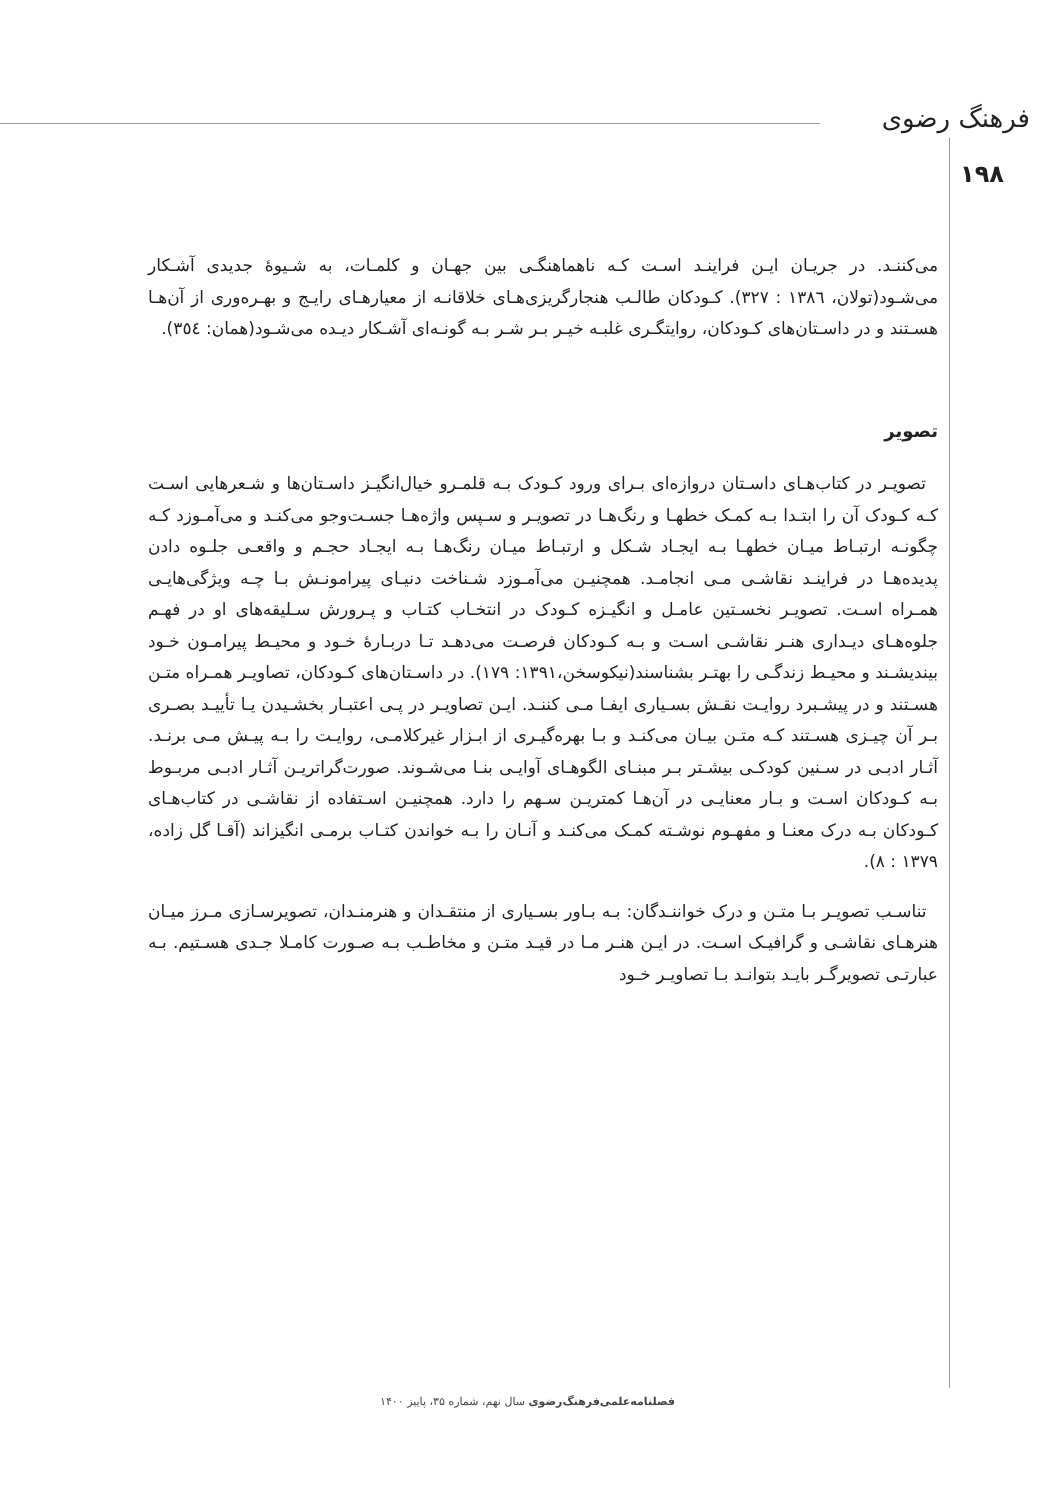فرهنگ رضوی
۱۹۸
می‌کننـد. در جریـان ایـن فراینـد اسـت کـه ناهماهنگـی بین جهـان و کلمـات، به شـیوۀ جدیدی آشـکار می‌شـود(تولان، ۱۳۸٦ : ۳۲۷). کـودکان طالـب هنجارگریزی‌هـای خلاقانـه از معیارهـای رایـج و بهـره‌وری از آن‌هـا هسـتند و در داسـتان‌های کـودکان، روایتگـری غلبـه خیـر بـر شـر بـه گونـه‌ای آشـکار دیـده می‌شـود(همان: ۳٥٤).
تصویر
تصویـر در کتاب‌هـای داسـتان دروازه‌ای بـرای ورود کـودک بـه قلمـرو خیال‌انگیـز داسـتان‌ها و شـعرهایی اسـت کـه کـودک آن را ابتـدا بـه کمـک خطهـا و رنگ‌هـا در تصویـر و سـپس واژه‌هـا جسـت‌وجو می‌کنـد و می‌آمـوزد کـه چگونـه ارتبـاط میـان خطهـا بـه ایجـاد شـکل و ارتبـاط میـان رنگ‌هـا بـه ایجـاد حجـم و واقعـی جلـوه دادن پدیده‌هـا در فراینـد نقاشـی مـی انجامـد. همچنیـن می‌آمـوزد شـناخت دنیـای پیرامونـش بـا چـه ویژگی‌هایـی همـراه اسـت. تصویـر نخسـتین عامـل و انگیـزه کـودک در انتخـاب کتـاب و پـرورش سـلیقه‌های او در فهـم جلوه‌هـای دیـداری هنـر نقاشـی اسـت و بـه کـودکان فرصـت می‌دهـد تـا دربـارۀ خـود و محیـط پیرامـون خـود بیندیشـند و محیـط زندگـی را بهتـر بشناسند(نیکوسخن،۱۳۹۱: ۱۷۹). در داسـتان‌های کـودکان، تصاویـر همـراه متـن هسـتند و در پیشـبرد روایـت نقـش بسـیاری ایفـا مـی کننـد. ایـن تصاویـر در پـی اعتبـار بخشـیدن یـا تأییـد بصـری بـر آن چیـزی هسـتند کـه متـن بیـان می‌کنـد و بـا بهره‌گیـری از ابـزار غیرکلامـی، روایـت را بـه پیـش مـی برنـد. آثـار ادبـی در سـنین کودکـی بیشـتر بـر مبنـای الگوهـای آوایـی بنـا می‌شـوند. صورت‌گراتریـن آثـار ادبـی مربـوط بـه کـودکان اسـت و بـار معنایـی در آن‌هـا کمتریـن سـهم را دارد. همچنیـن اسـتفاده از نقاشـی در کتاب‌هـای کـودکان بـه درک معنـا و مفهـوم نوشـته کمـک می‌کنـد و آنـان را بـه خواندن کتـاب برمـی انگیزاند (آقـا گل زاده، ۱۳۷۹ : ۸).
تناسـب تصویـر بـا متـن و درک خواننـدگان: بـه بـاور بسـیاری از منتقـدان و هنرمنـدان، تصویرسـازی مـرز میـان هنرهـای نقاشـی و گرافیـک اسـت. در ایـن هنـر مـا در قیـد متـن و مخاطـب بـه صـورت کامـلا جـدی هسـتیم. بـه عبارتـی تصویرگـر بایـد بتوانـد بـا تصاویـر خـود
فصلنامه‌علمی‌فرهنگ‌رضوی سال نهم، شماره ۳۵، پاییز ۱۴۰۰